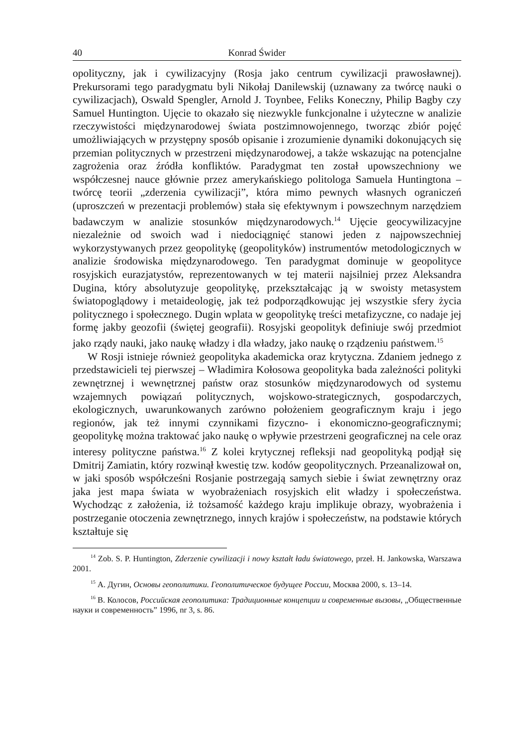40 Konrad Świder
opolityczny, jak i cywilizacyjny (Rosja jako centrum cywilizacji prawosławnej). Prekursorami tego paradygmatu byli Nikołaj Danilewskij (uznawany za twórcę nauki o cywilizacjach), Oswald Spengler, Arnold J. Toynbee, Feliks Koneczny, Philip Bagby czy Samuel Huntington. Ujęcie to okazało się niezwykle funkcjonalne i użyteczne w analizie rzeczywistości międzynarodowej świata postzimnowojennego, tworząc zbiór pojęć umożliwiających w przystępny sposób opisanie i zrozumienie dynamiki dokonujących się przemian politycznych w przestrzeni międzynarodowej, a także wskazując na potencjalne zagrożenia oraz źródła konfliktów. Paradygmat ten został upowszechniony we współczesnej nauce głównie przez amerykańskiego politologa Samuela Huntingtona – twórcę teorii „zderzenia cywilizacji”, która mimo pewnych własnych ograniczeń (uproszczeń w prezentacji problemów) stała się efektywnym i powszechnym narzędziem badawczym w analizie stosunków międzynarodowych.<sup>14</sup> Ujęcie geocywilizacyjne niezależnie od swoich wad i niedociągnięć stanowi jeden z najpowszechniej wykorzystywanych przez geopolitykę (geopolityków) instrumentów metodologicznych w analizie środowiska międzynarodowego. Ten paradygmat dominuje w geopolityce rosyjskich eurazjatystów, reprezentowanych w tej materii najsilniej przez Aleksandra Dugina, który absolutyzuje geopolitykę, przekształcając ją w swoisty metasystem światopoglądowy i metaideologię, jak też podporządkowując jej wszystkie sfery życia politycznego i społecznego. Dugin wplata w geopolitykę treści metafizyczne, co nadaje jej formę jakby geozofii (świętej geografii). Rosyjski geopolityk definiuje swój przedmiot jako rządy nauki, jako naukę władzy i dla władzy, jako naukę o rządzeniu państwem.<sup>15</sup>
W Rosji istnieje również geopolityka akademicka oraz krytyczna. Zdaniem jednego z przedstawicieli tej pierwszej – Władimira Kołosowa geopolityka bada zależności polityki zewnętrznej i wewnętrznej państw oraz stosunków międzynarodowych od systemu wzajemnych powiązań politycznych, wojskowo-strategicznych, gospodarczych, ekologicznych, uwarunkowanych zarówno położeniem geograficznym kraju i jego regionów, jak też innymi czynnikami fizyczno- i ekonomiczno-geograficznymi; geopolitykę można traktować jako naukę o wpływie przestrzeni geograficznej na cele oraz interesy polityczne państwa.<sup>16</sup> Z kolei krytycznej refleksji nad geopolityką podjął się Dmitrij Zamiatin, który rozwinął kwestię tzw. kodów geopolitycznych. Przeanalizował on, w jaki sposób współcześni Rosjanie postrzegają samych siebie i świat zewnętrzny oraz jaka jest mapa świata w wyobrażeniach rosyjskich elit władzy i społeczeństwa. Wychodząc z założenia, iż tożsamość każdego kraju implikuje obrazy, wyobrażenia i postrzeganie otoczenia zewnętrznego, innych krajów i społeczeństw, na podstawie których kształtuje się
<sup>14</sup> Zob. S. P. Huntington, Zderzenie cywilizacji i nowy kształt ładu światowego, przeł. H. Jankowska, Warszawa 2001.
<sup>15</sup> А. Дугин, Основы геополитики. Геополитическое будущее России, Москва 2000, s. 13–14.
<sup>16</sup> В. Колосов, Российская геополитика: Традиционные концепции и современные вызовы, „Общественные науки и современность” 1996, nr 3, s. 86.